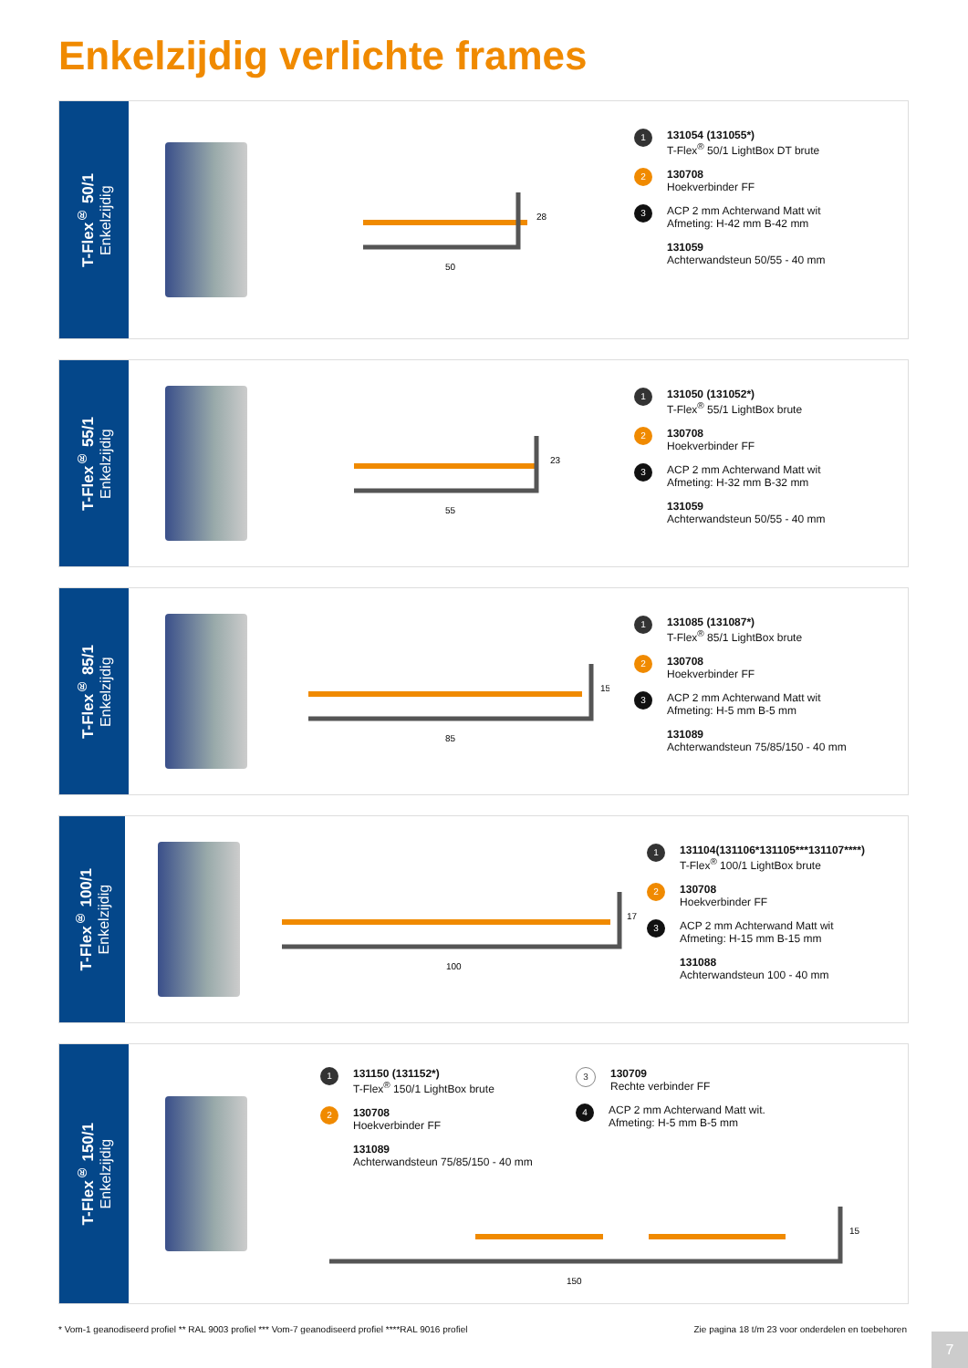Enkelzijdig verlichte frames
T-Flex<sup>®</sup> 50/1
Enkelzijdig
50
28
1 131054 (131055*)
T-Flex<sup>®</sup> 50/1 LightBox DT brute
2 130708
Hoekverbinder FF
3 ACP 2 mm Achterwand Matt wit
Afmeting: H-42 mm B-42 mm
131059
Achterwandsteun 50/55 - 40 mm
T-Flex<sup>®</sup> 55/1
Enkelzijdig
55
23
1 131050 (131052*)
T-Flex<sup>®</sup> 55/1 LightBox brute
2 130708
Hoekverbinder FF
3 ACP 2 mm Achterwand Matt wit
Afmeting: H-32 mm B-32 mm
131059
Achterwandsteun 50/55 - 40 mm
T-Flex<sup>®</sup> 85/1
Enkelzijdig
85
15
1 131085 (131087*)
T-Flex<sup>®</sup> 85/1 LightBox brute
2 130708
Hoekverbinder FF
3 ACP 2 mm Achterwand Matt wit
Afmeting: H-5 mm B-5 mm
131089
Achterwandsteun 75/85/150 - 40 mm
T-Flex<sup>®</sup> 100/1
Enkelzijdig
100
17
1 131104(131106*131105***131107****)
T-Flex<sup>®</sup> 100/1 LightBox brute
2 130708
Hoekverbinder FF
3 ACP 2 mm Achterwand Matt wit
Afmeting: H-15 mm B-15 mm
131088
Achterwandsteun 100 - 40 mm
T-Flex<sup>®</sup> 150/1
Enkelzijdig
1 131150 (131152*)
T-Flex<sup>®</sup> 150/1 LightBox brute
2 130708
Hoekverbinder FF
131089
Achterwandsteun 75/85/150 - 40 mm
3 130709
Rechte verbinder FF
4 ACP 2 mm Achterwand Matt wit.
Afmeting: H-5 mm B-5 mm
150
15
* Vom-1 geanodiseerd profiel ** RAL 9003 profiel *** Vom-7 geanodiseerd profiel ****RAL 9016 profiel Zie pagina 18 t/m 23 voor onderdelen en toebehoren
7